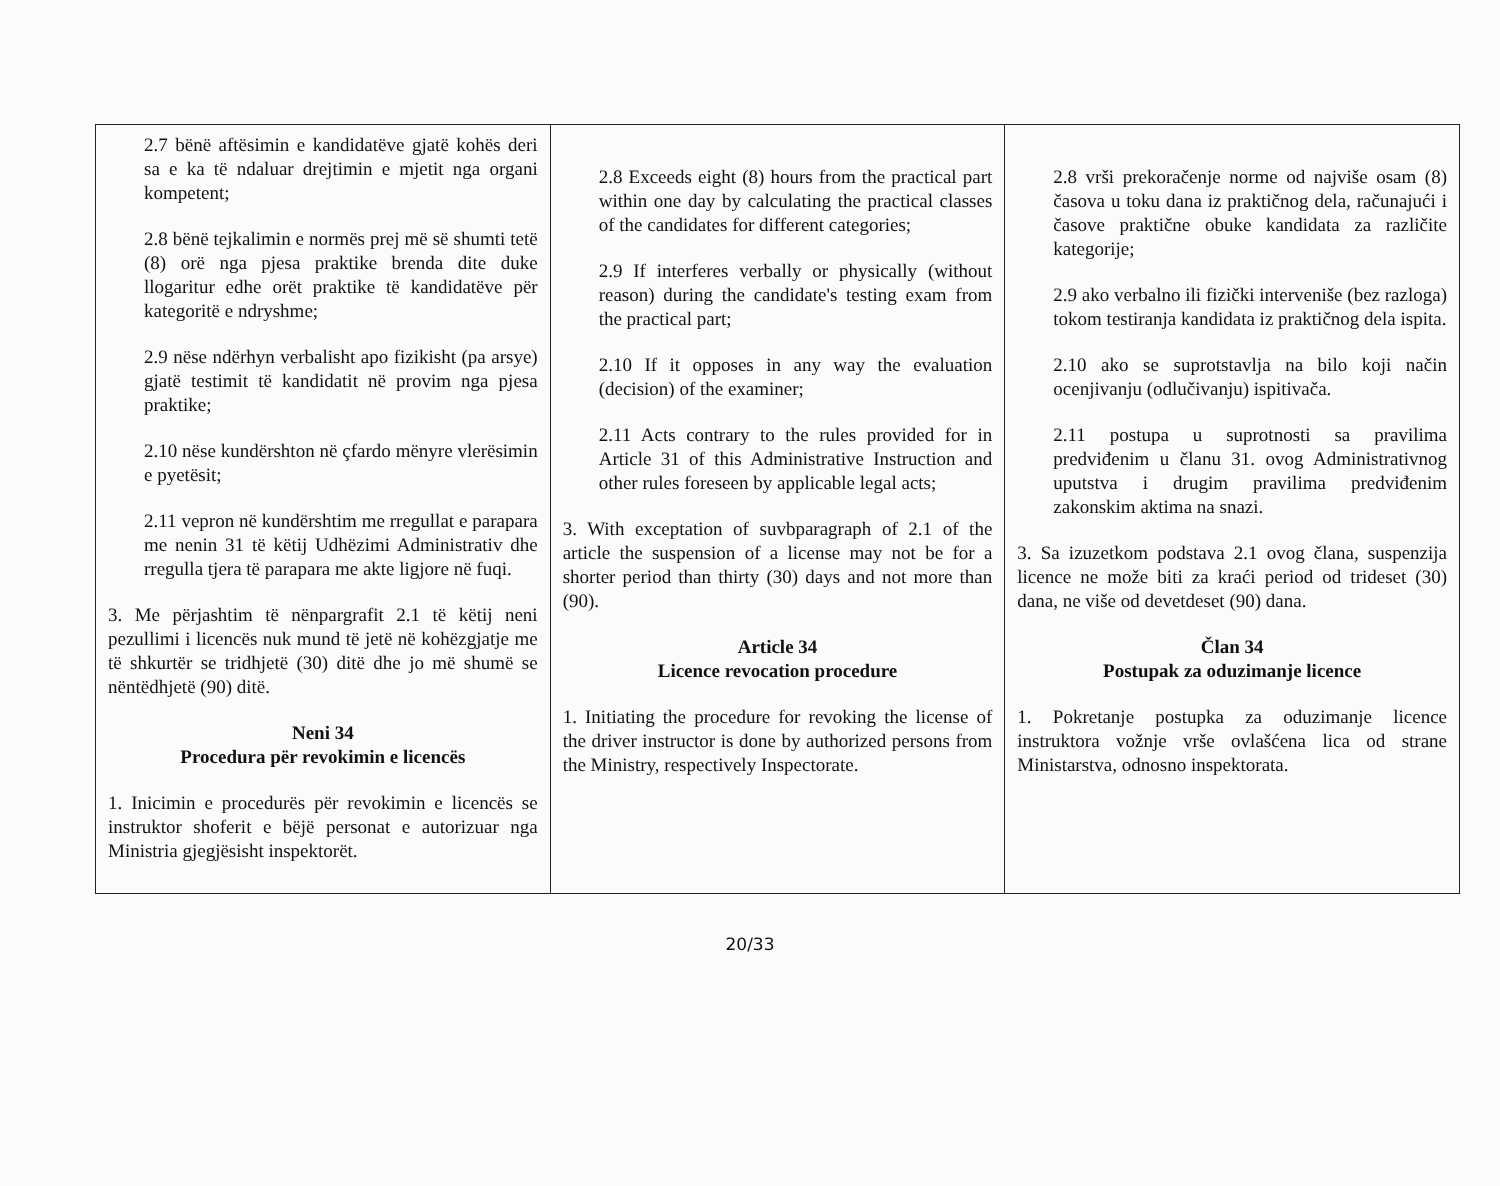| 2.7 bënë aftësimin e kandidatëve gjatë kohës deri sa e ka të ndaluar drejtimin e mjetit nga organi kompetent; 2.8 bënë tejkalimin e normës prej më së shumti tetë (8) orë nga pjesa praktike brenda dite duke llogaritur edhe orët praktike të kandidatëve për kategoritë e ndryshme; 2.9 nëse ndërhyn verbalisht apo fizikisht (pa arsye) gjatë testimit të kandidatit në provim nga pjesa praktike; 2.10 nëse kundërshton në çfardo mënyre vlerësimin e pyetësit; 2.11 vepron në kundërshtim me rregullat e parapara me nenin 31 të këtij Udhëzimi Administrativ dhe rregulla tjera të parapara me akte ligjore në fuqi. 3. Me përjashtim të nënpargrafit 2.1 të këtij neni pezullimi i licencës nuk mund të jetë në kohëzgjatje me të shkurtër se tridhjetë (30) ditë dhe jo më shumë se nëntëdhjetë (90) ditë. Neni 34 Procedura për revokimin e licencës 1. Inicimin e procedurës për revokimin e licencës se instruktor shoferit e bëjë personat e autorizuar nga Ministria gjegjësisht inspektorët. | 2.8 Exceeds eight (8) hours from the practical part within one day by calculating the practical classes of the candidates for different categories; 2.9 If interferes verbally or physically (without reason) during the candidate's testing exam from the practical part; 2.10 If it opposes in any way the evaluation (decision) of the examiner; 2.11 Acts contrary to the rules provided for in Article 31 of this Administrative Instruction and other rules foreseen by applicable legal acts; 3. With exceptation of suvbparagraph of 2.1 of the article the suspension of a license may not be for a shorter period than thirty (30) days and not more than (90). Article 34 Licence revocation procedure 1. Initiating the procedure for revoking the license of the driver instructor is done by authorized persons from the Ministry, respectively Inspectorate. | 2.8 vrši prekoračenje norme od najviše osam (8) časova u toku dana iz praktičnog dela, računajući i časove praktične obuke kandidata za različite kategorije; 2.9 ako verbalno ili fizički interveniše (bez razloga) tokom testiranja kandidata iz praktičnog dela ispita. 2.10 ako se suprotstavlja na bilo koji način ocenjivanju (odlučivanju) ispitivača. 2.11 postupa u suprotnosti sa pravilima predviđenim u članu 31. ovog Administrativnog uputstva i drugim pravilima predviđenim zakonskim aktima na snazi. 3. Sa izuzetkom podstava 2.1 ovog člana, suspenzija licence ne može biti za kraći period od trideset (30) dana, ne više od devetdeset (90) dana. Član 34 Postupak za oduzimanje licence 1. Pokretanje postupka za oduzimanje licence instruktora vožnje vrše ovlašćena lica od strane Ministarstva, odnosno inspektorata. |
20/33